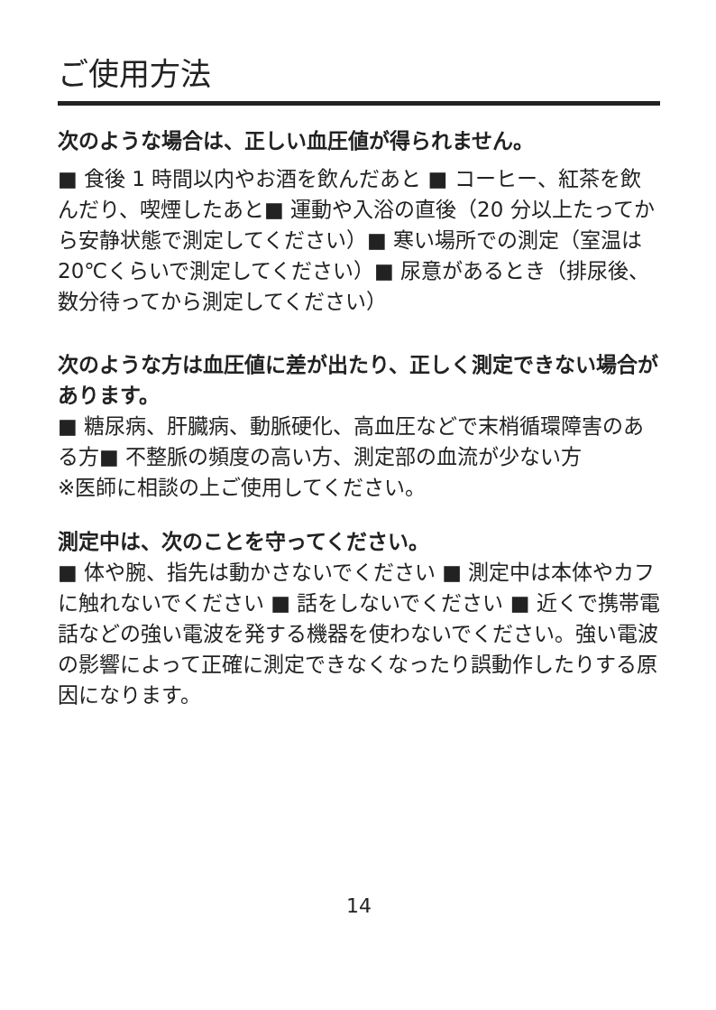ご使用方法
次のような場合は、正しい血圧値が得られません。
■ 食後 1 時間以内やお酒を飲んだあと ■ コーヒー、紅茶を飲んだり、喫煙したあと■ 運動や入浴の直後（20 分以上たってから安静状態で測定してください）■ 寒い場所での測定（室温は 20℃くらいで測定してください）■ 尿意があるとき（排尿後、数分待ってから測定してください）
次のような方は血圧値に差が出たり、正しく測定できない場合があります。
■ 糖尿病、肝臓病、動脈硬化、高血圧などで末梢循環障害のある方■ 不整脈の頻度の高い方、測定部の血流が少ない方
※医師に相談の上ご使用してください。
測定中は、次のことを守ってください。
■ 体や腕、指先は動かさないでください ■ 測定中は本体やカフに触れないでください ■ 話をしないでください ■ 近くで携帯電話などの強い電波を発する機器を使わないでください。強い電波の影響によって正確に測定できなくなったり誤動作したりする原因になります。
14